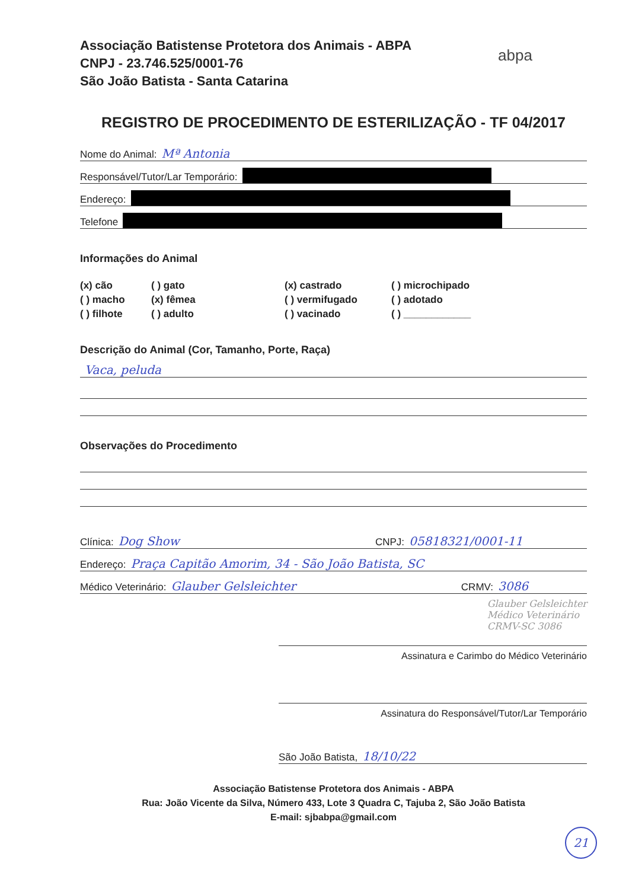abpa
Associação Batistense Protetora dos Animais - ABPA
CNPJ - 23.746.525/0001-76
São João Batista - Santa Catarina
REGISTRO DE PROCEDIMENTO DE ESTERILIZAÇÃO - TF 04/2017
Nome do Animal: Mª Antonia
Responsável/Tutor/Lar Temporário:
Endereço:
Telefone
Informações do Animal
(x) cão
( ) gato
(x) castrado
( ) microchipado
( ) macho
(x) fêmea
( ) vermifugado
( ) adotado
( ) filhote
( ) adulto
( ) vacinado
( ) ____________
Descrição do Animal (Cor, Tamanho, Porte, Raça)
Vaca, peluda
Observações do Procedimento
Clínica: Dog Show CNPJ: 05818321/0001-11
Endereço: Praça Capitão Amorim, 34 - São João Batista, SC
Médico Veterinário: Glauber Gelsleichter CRMV: 3086
Glauber Gelsleichter
Médico Veterinário
CRMV-SC 3086
Assinatura e Carimbo do Médico Veterinário
Assinatura do Responsável/Tutor/Lar Temporário
São João Batista, 18/10/22
Associação Batistense Protetora dos Animais - ABPA
Rua: João Vicente da Silva, Número 433, Lote 3 Quadra C, Tajuba 2, São João Batista
E-mail: sjbabpa@gmail.com
21